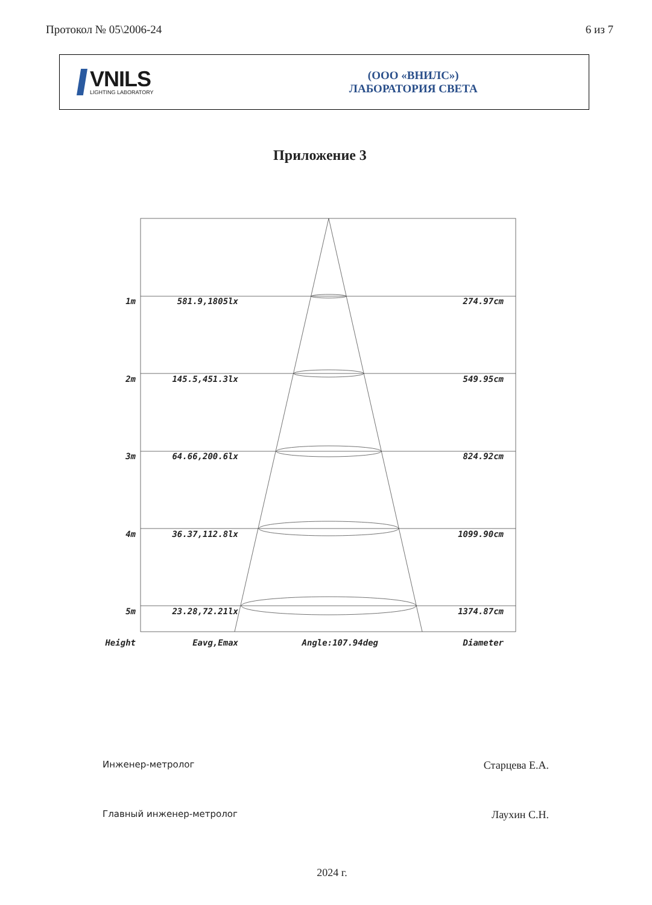Протокол № 05\2006-24 6 из 7
VNILS
LIGHTING LABORATORY
(ООО «ВНИЛС»)
ЛАБОРАТОРИЯ СВЕТА
Приложение 3
1m 581.9,1805lx 274.97cm
2m 145.5,451.3lx 549.95cm
3m 64.66,200.6lx 824.92cm
4m 36.37,112.8lx 1099.90cm
5m 23.28,72.21lx 1374.87cm
Height Eavg,Emax Angle:107.94deg Diameter
Инженер-метролог Старцева Е.А.
Главный инженер-метролог Лаухин С.Н.
2024 г.